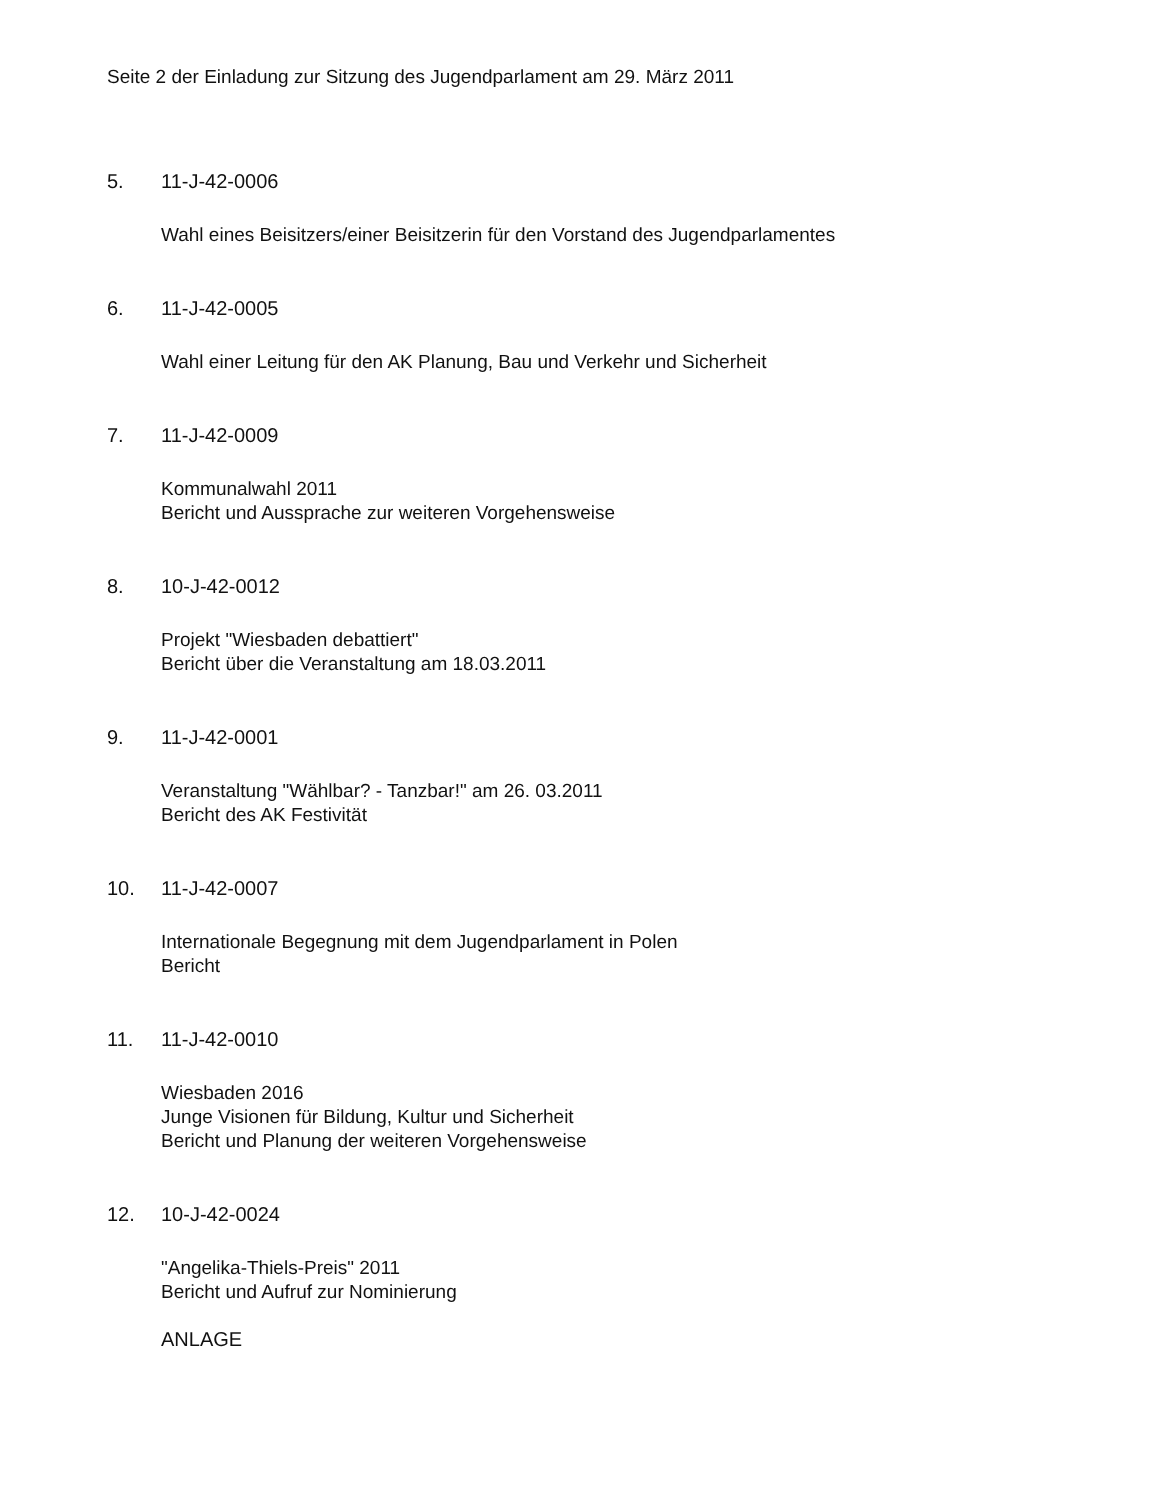Seite 2 der Einladung zur Sitzung des Jugendparlament am 29. März 2011
5. 11-J-42-0006
Wahl eines Beisitzers/einer Beisitzerin für den Vorstand des Jugendparlamentes
6. 11-J-42-0005
Wahl einer Leitung für den AK Planung, Bau und Verkehr und Sicherheit
7. 11-J-42-0009
Kommunalwahl 2011
Bericht und Aussprache zur weiteren Vorgehensweise
8. 10-J-42-0012
Projekt "Wiesbaden debattiert"
Bericht über die Veranstaltung am 18.03.2011
9. 11-J-42-0001
Veranstaltung "Wählbar? - Tanzbar!" am 26. 03.2011
Bericht des AK Festivität
10. 11-J-42-0007
Internationale Begegnung mit dem Jugendparlament in Polen
Bericht
11. 11-J-42-0010
Wiesbaden 2016
Junge Visionen für Bildung, Kultur und Sicherheit
Bericht und Planung der weiteren Vorgehensweise
12. 10-J-42-0024
"Angelika-Thiels-Preis" 2011
Bericht und Aufruf zur Nominierung
ANLAGE